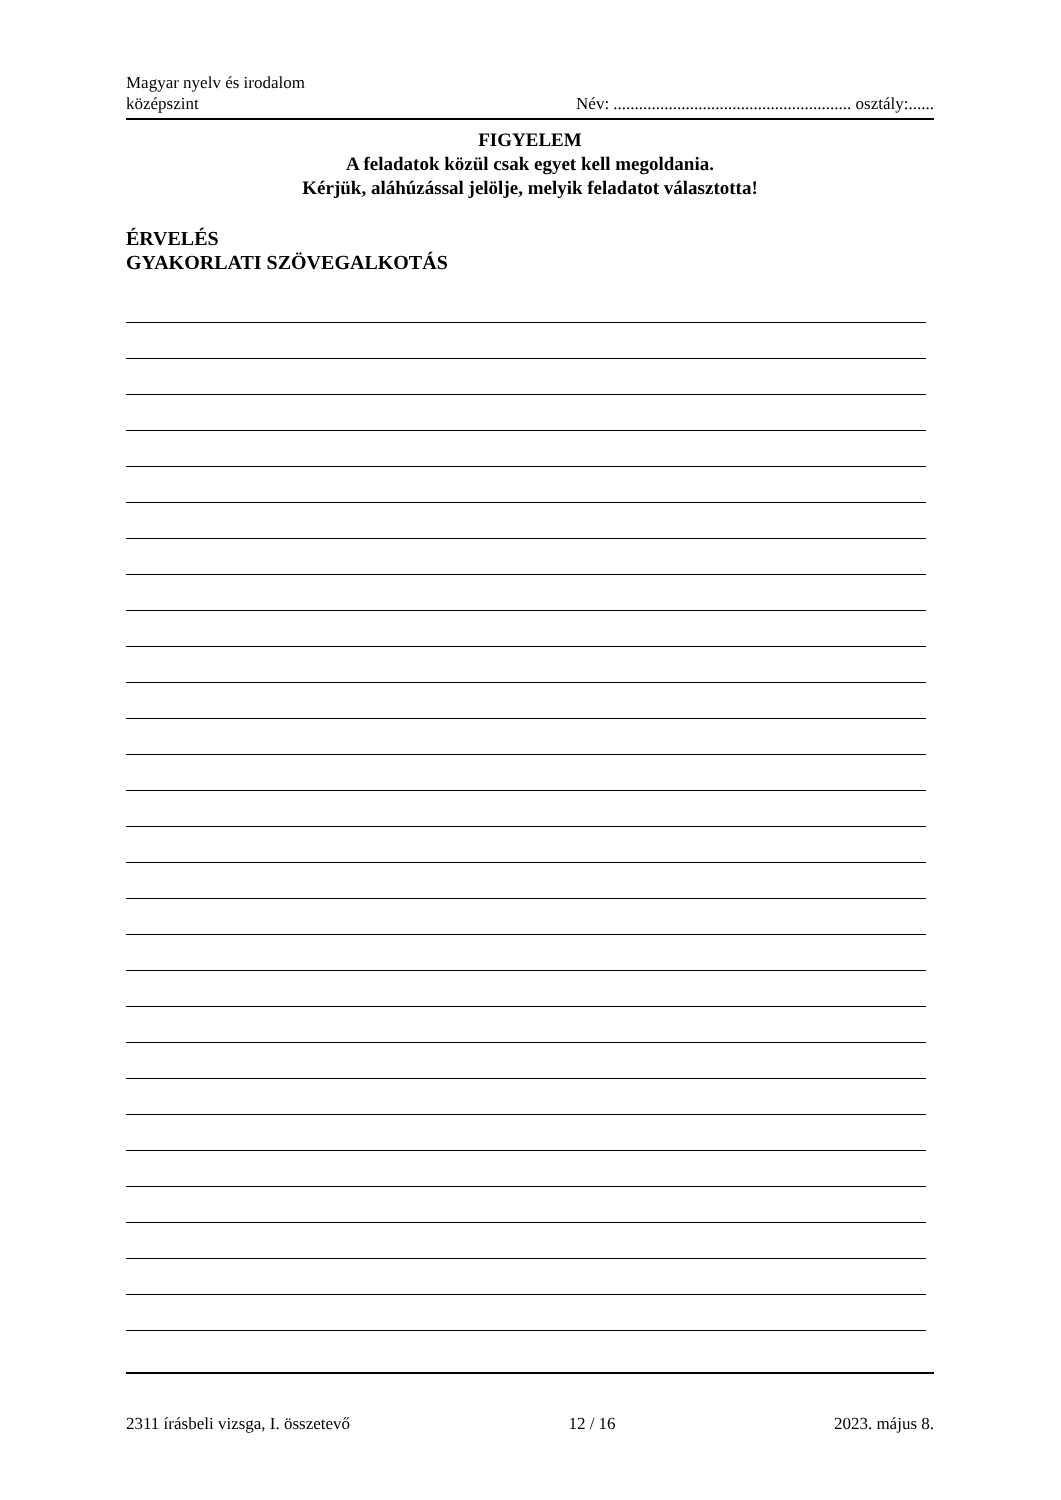Magyar nyelv és irodalom
középszint
Név: ........................................................ osztály:......
FIGYELEM
A feladatok közül csak egyet kell megoldania.
Kérjük, aláhúzással jelölje, melyik feladatot választotta!
ÉRVELÉS
GYAKORLATI SZÖVEGALKOTÁS
2311 írásbeli vizsga, I. összetevő 12 / 16 2023. május 8.